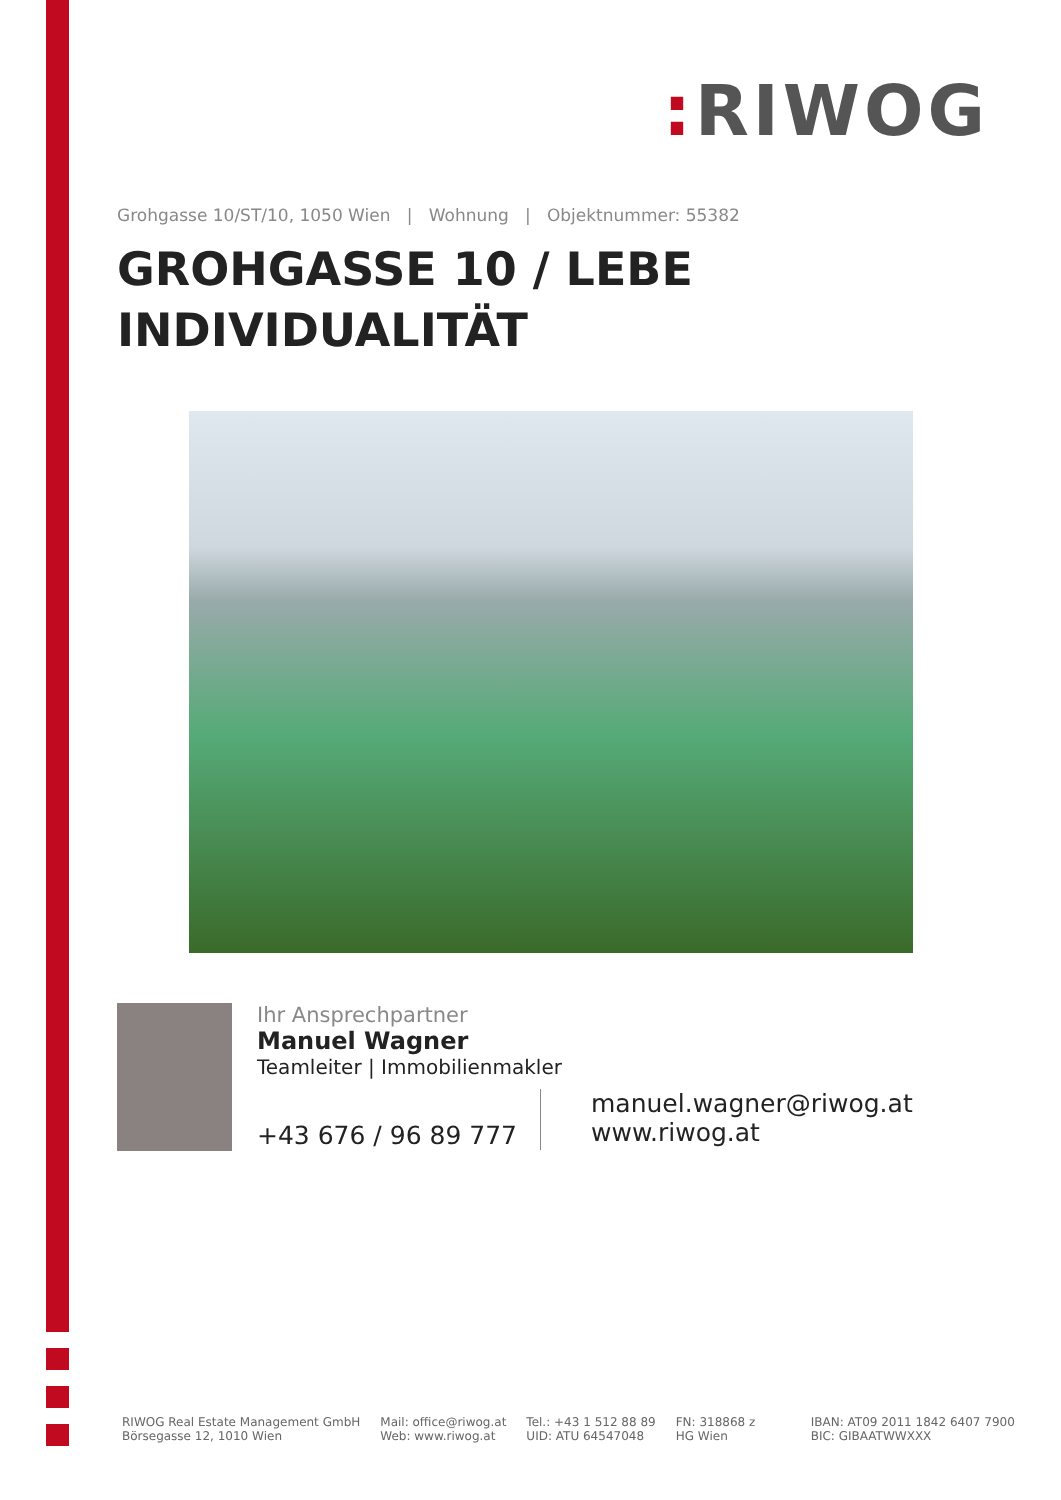: RIWOG
Grohgasse 10/ST/10, 1050 Wien | Wohnung | Objektnummer: 55382
GROHGASSE 10 / LEBE
INDIVIDUALITÄT
Ihr Ansprechpartner
Manuel Wagner
Teamleiter | Immobilienmakler
+43 676 / 96 89 777
manuel.wagner@riwog.at
www.riwog.at
RIWOG Real Estate Management GmbH
Börsegasse 12, 1010 Wien
Mail: office@riwog.at
Web: www.riwog.at
Tel.: +43 1 512 88 89
UID: ATU 64547048
FN: 318868 z
HG Wien
IBAN: AT09 2011 1842 6407 7900
BIC: GIBAATWWXXX